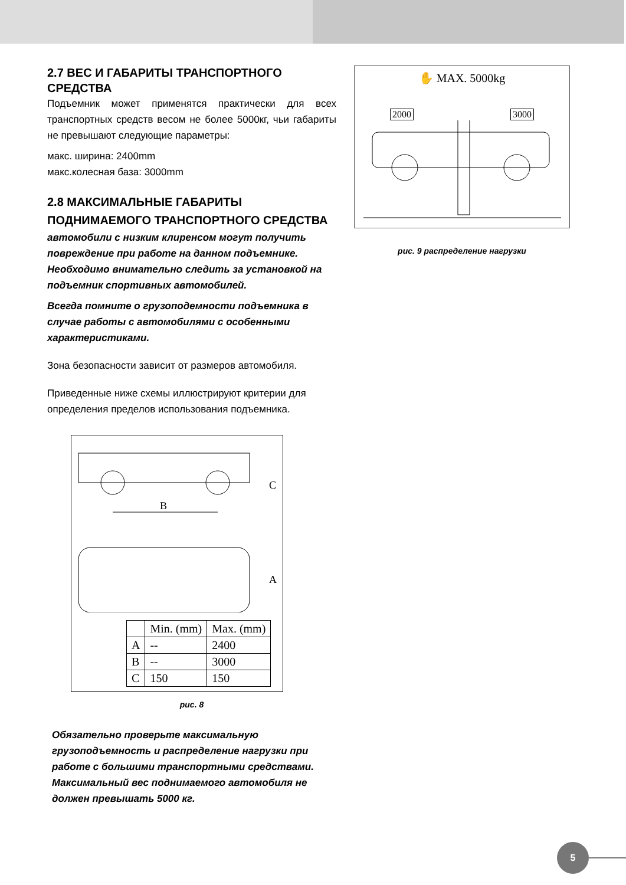2.7 ВЕС И ГАБАРИТЫ ТРАНСПОРТНОГО СРЕДСТВА
Подъемник может применятся практически для всех транспортных средств весом не более 5000кг, чьи габариты не превышают следующие параметры:
макс. ширина: 2400mm
макс.колесная база: 3000mm
2.8 МАКСИМАЛЬНЫЕ ГАБАРИТЫ ПОДНИМАЕМОГО ТРАНСПОРТНОГО СРЕДСТВА
автомобили с низким клиренсом могут получить повреждение при работе на данном подъемнике. Необходимо внимательно следить за установкой на подъемник спортивных автомобилей.
Всегда помните о грузоподемности подъемника в случае работы с автомобилями с особенными характеристиками.
Зона безопасности зависит от размеров автомобиля.
Приведенные ниже схемы иллюстрируют критерии для определения пределов использования подъемника.
B
C
A
| | Min. (mm) | Max. (mm) |
| --- | --- | --- |
| A | -- | 2400 |
| B | -- | 3000 |
| C | 150 | 150 |
рис. 8
Обязательно проверьте максимальную грузоподъемность и распределение нагрузки при работе с большими транспортными средствами.
Максимальный вес поднимаемого автомобиля не должен превышать 5000 кг.
✋ MAX. 5000kg
2000 3000
рис. 9 распределение нагрузки
5